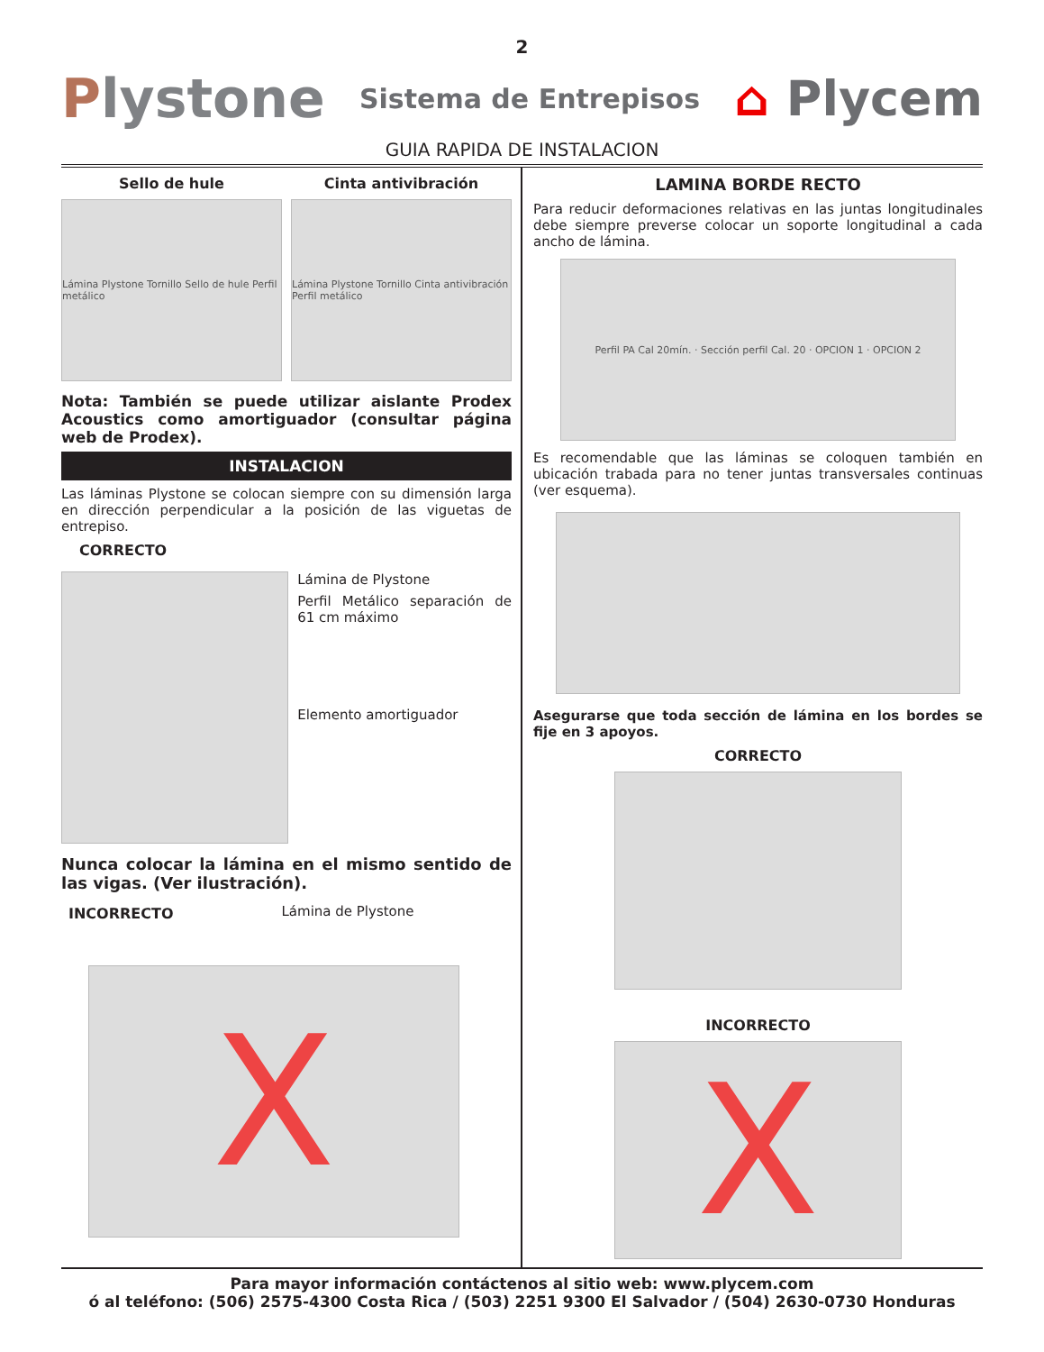2
Plystone
Sistema de Entrepisos
⌂ Plycem
GUIA RAPIDA DE INSTALACION
Sello de hule
Lámina Plystone Tornillo Sello de hule Perfil metálico
Cinta antivibración
Lámina Plystone Tornillo Cinta antivibración Perfil metálico
Nota: También se puede utilizar aislante Prodex Acoustics como amortiguador (consultar página web de Prodex).
INSTALACION
Las láminas Plystone se colocan siempre con su dimensión larga en dirección perpendicular a la posición de las viguetas de entrepiso.
CORRECTO
Lámina de Plystone
Perfil Metálico separación de 61 cm máximo
Elemento amortiguador
Nunca colocar la lámina en el mismo sentido de las vigas. (Ver ilustración).
INCORRECTO Lámina de Plystone
X
LAMINA BORDE RECTO
Para reducir deformaciones relativas en las juntas longitudinales debe siempre preverse colocar un soporte longitudinal a cada ancho de lámina.
Perfil PA Cal 20mín. · Sección perfil Cal. 20 · OPCION 1 · OPCION 2
Es recomendable que las láminas se coloquen también en ubicación trabada para no tener juntas transversales continuas (ver esquema).
Asegurarse que toda sección de lámina en los bordes se fije en 3 apoyos.
CORRECTO
INCORRECTO
X
Para mayor información contáctenos al sitio web: www.plycem.com
ó al teléfono: (506) 2575-4300 Costa Rica / (503) 2251 9300 El Salvador / (504) 2630-0730 Honduras